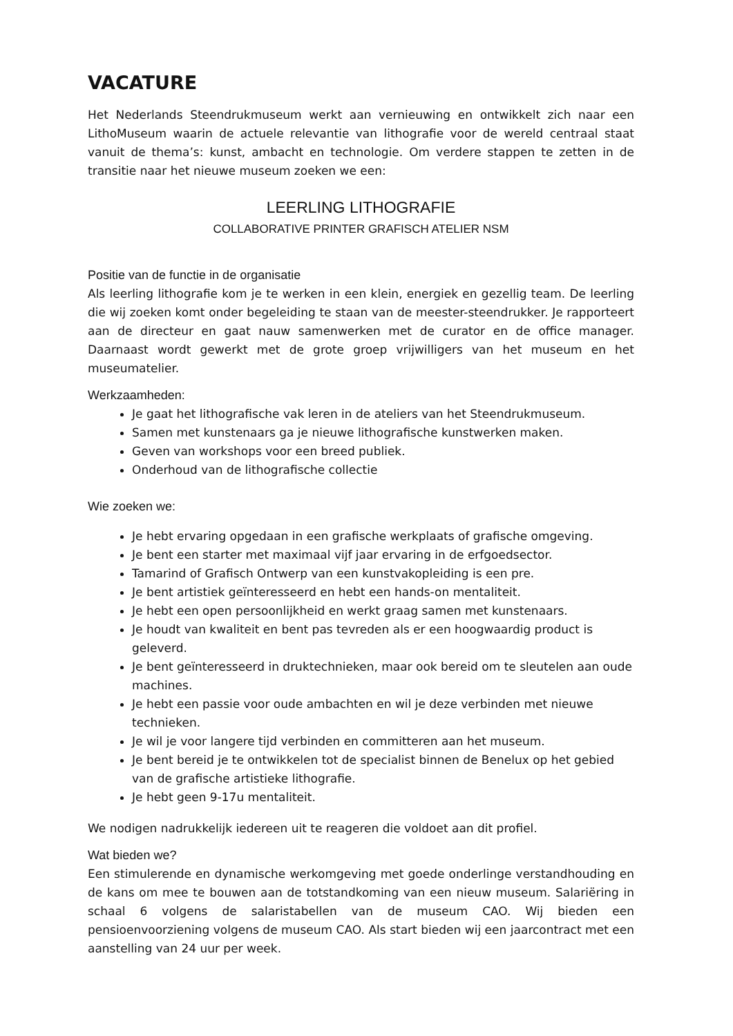VACATURE
Het Nederlands Steendrukmuseum werkt aan vernieuwing en ontwikkelt zich naar een LithoMuseum waarin de actuele relevantie van lithografie voor de wereld centraal staat vanuit de thema’s: kunst, ambacht en technologie. Om verdere stappen te zetten in de transitie naar het nieuwe museum zoeken we een:
LEERLING LITHOGRAFIE
COLLABORATIVE PRINTER GRAFISCH ATELIER NSM
Positie van de functie in de organisatie
Als leerling lithografie kom je te werken in een klein, energiek en gezellig team. De leerling die wij zoeken komt onder begeleiding te staan van de meester-steendrukker. Je rapporteert aan de directeur en gaat nauw samenwerken met de curator en de office manager. Daarnaast wordt gewerkt met de grote groep vrijwilligers van het museum en het museumatelier.
Werkzaamheden:
Je gaat het lithografische vak leren in de ateliers van het Steendrukmuseum.
Samen met kunstenaars ga je nieuwe lithografische kunstwerken maken.
Geven van workshops voor een breed publiek.
Onderhoud van de lithografische collectie
Wie zoeken we:
Je hebt ervaring opgedaan in een grafische werkplaats of grafische omgeving.
Je bent een starter met maximaal vijf jaar ervaring in de erfgoedsector.
Tamarind of Grafisch Ontwerp van een kunstvakopleiding is een pre.
Je bent artistiek geïnteresseerd en hebt een hands-on mentaliteit.
Je hebt een open persoonlijkheid en werkt graag samen met kunstenaars.
Je houdt van kwaliteit en bent pas tevreden als er een hoogwaardig product is geleverd.
Je bent geïnteresseerd in druktechnieken, maar ook bereid om te sleutelen aan oude machines.
Je hebt een passie voor oude ambachten en wil je deze verbinden met nieuwe technieken.
Je wil je voor langere tijd verbinden en committeren aan het museum.
Je bent bereid je te ontwikkelen tot de specialist binnen de Benelux op het gebied van de grafische artistieke lithografie.
Je hebt geen 9-17u mentaliteit.
We nodigen nadrukkelijk iedereen uit te reageren die voldoet aan dit profiel.
Wat bieden we?
Een stimulerende en dynamische werkomgeving met goede onderlinge verstandhouding en de kans om mee te bouwen aan de totstandkoming van een nieuw museum. Salariëring in schaal 6 volgens de salaristabellen van de museum CAO. Wij bieden een pensioenvoorziening volgens de museum CAO. Als start bieden wij een jaarcontract met een aanstelling van 24 uur per week.